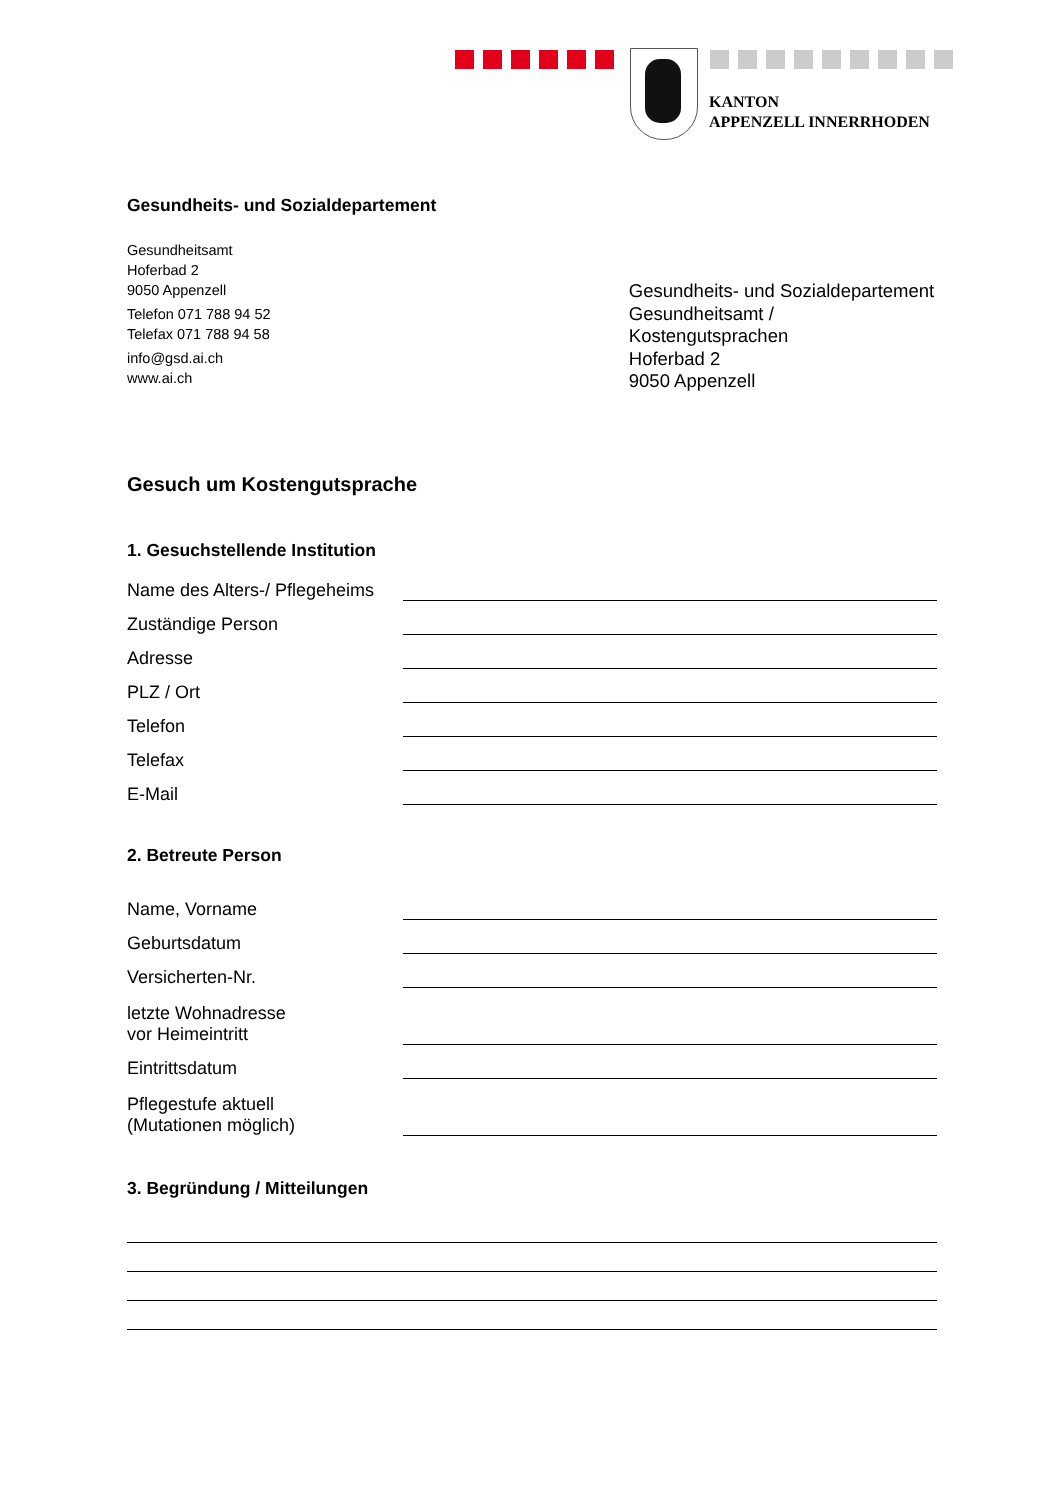KANTON
APPENZELL INNERRHODEN
Gesundheits- und Sozialdepartement
Gesundheitsamt
Hoferbad 2
9050 Appenzell
Telefon 071 788 94 52
Telefax 071 788 94 58
info@gsd.ai.ch
www.ai.ch
Gesundheits- und Sozialdepartement
Gesundheitsamt / Kostengutsprachen
Hoferbad 2
9050 Appenzell
Gesuch um Kostengutsprache
1. Gesuchstellende Institution
Name des Alters-/ Pflegeheims
Zuständige Person
Adresse
PLZ / Ort
Telefon
Telefax
E-Mail
2. Betreute Person
Name, Vorname
Geburtsdatum
Versicherten-Nr.
letzte Wohnadresse
vor Heimeintritt
Eintrittsdatum
Pflegestufe aktuell
(Mutationen möglich)
3. Begründung / Mitteilungen